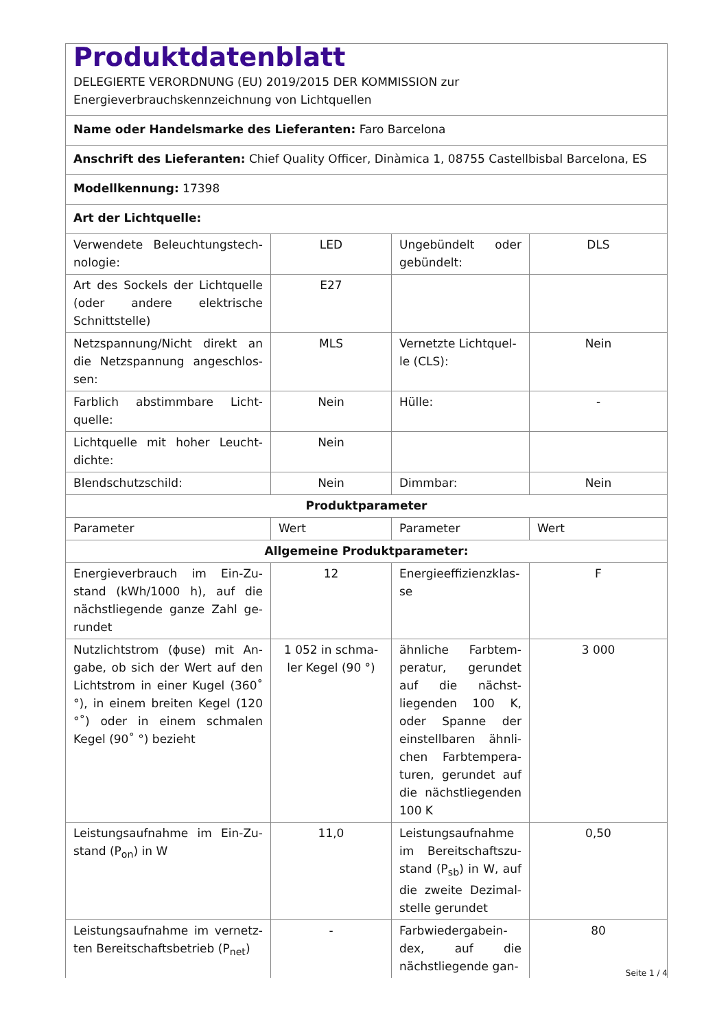| Produktdatenblatt DELEGIERTE VERORDNUNG (EU) 2019/2015 DER KOMMISSION zur Energieverbrauchskennzeichnung von Lichtquellen | | | |
| Name oder Handelsmarke des Lieferanten: Faro Barcelona | | | |
| Anschrift des Lieferanten: Chief Quality Officer, Dinàmica 1, 08755 Castellbisbal Barcelona, ES | | | |
| Modellkennung: 17398 | | | |
| Art der Lichtquelle: | | | |
| Verwendete Beleuchtungstech-nologie: | LED | Ungebündelt oder gebündelt: | DLS |
| Art des Sockels der Lichtquelle (oder andere elektrische Schnittstelle) | E27 | | |
| Netzspannung/Nicht direkt an die Netzspannung angeschlos-sen: | MLS | Vernetzte Lichtquel-le (CLS): | Nein |
| Farblich abstimmbare Licht-quelle: | Nein | Hülle: | - |
| Lichtquelle mit hoher Leucht-dichte: | Nein | | |
| Blendschutzschild: | Nein | Dimmbar: | Nein |
| Produktparameter | | | |
| Parameter | Wert | Parameter | Wert |
| Allgemeine Produktparameter: | | | |
| Energieverbrauch im Ein-Zu-stand (kWh/1000 h), auf die nächstliegende ganze Zahl ge-rundet | 12 | Energieeffizienzklas-se | F |
| Nutzlichtstrom (ϕuse) mit An-gabe, ob sich der Wert auf den Lichtstrom in einer Kugel (360˚ °), in einem breiten Kegel (120 °˚) oder in einem schmalen Kegel (90˚ °) bezieht | 1 052 in schma-ler Kegel (90 °) | ähnliche Farbtem-peratur, gerundet auf die nächst-liegenden 100 K, oder Spanne der einstellbaren ähnli-chen Farbtempera-turen, gerundet auf die nächstliegenden 100 K | 3 000 |
| Leistungsaufnahme im Ein-Zu-stand (P<sub>on</sub>) in W | 11,0 | Leistungsaufnahme im Bereitschaftszu-stand (P<sub>sb</sub>) in W, auf die zweite Dezimal-stelle gerundet | 0,50 |
| Leistungsaufnahme im vernetz-ten Bereitschaftsbetrieb (P<sub>net</sub>) | - | Farbwiedergabein-dex, auf die nächstliegende gan- | 80 |
Seite 1 / 4